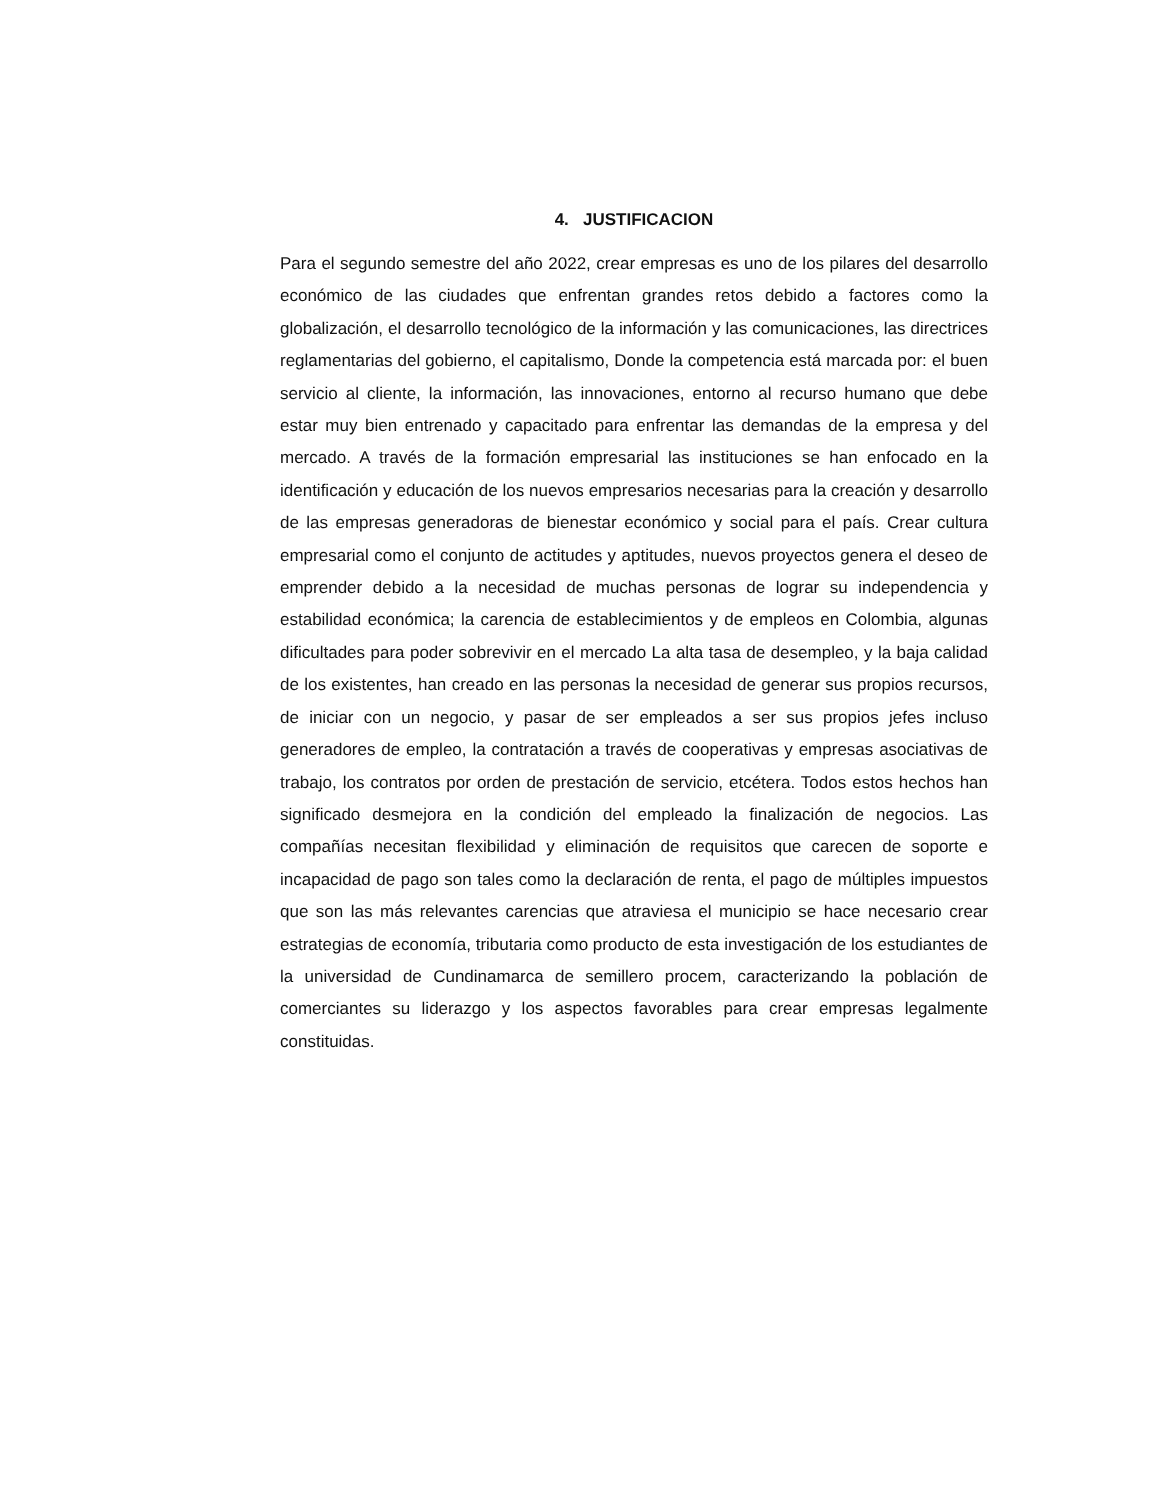4. JUSTIFICACION
Para el segundo semestre del año 2022, crear empresas es uno de los pilares del desarrollo económico de las ciudades que enfrentan grandes retos debido a factores como la globalización, el desarrollo tecnológico de la información y las comunicaciones, las directrices reglamentarias del gobierno, el capitalismo, Donde la competencia está marcada por: el buen servicio al cliente, la información, las innovaciones, entorno al recurso humano que debe estar muy bien entrenado y capacitado para enfrentar las demandas de la empresa y del mercado. A través de la formación empresarial las instituciones se han enfocado en la identificación y educación de los nuevos empresarios necesarias para la creación y desarrollo de las empresas generadoras de bienestar económico y social para el país. Crear cultura empresarial como el conjunto de actitudes y aptitudes, nuevos proyectos genera el deseo de emprender debido a la necesidad de muchas personas de lograr su independencia y estabilidad económica; la carencia de establecimientos y de empleos en Colombia, algunas dificultades para poder sobrevivir en el mercado La alta tasa de desempleo, y la baja calidad de los existentes, han creado en las personas la necesidad de generar sus propios recursos, de iniciar con un negocio, y pasar de ser empleados a ser sus propios jefes incluso generadores de empleo, la contratación a través de cooperativas y empresas asociativas de trabajo, los contratos por orden de prestación de servicio, etcétera. Todos estos hechos han significado desmejora en la condición del empleado la finalización de negocios. Las compañías necesitan flexibilidad y eliminación de requisitos que carecen de soporte e incapacidad de pago son tales como la declaración de renta, el pago de múltiples impuestos que son las más relevantes carencias que atraviesa el municipio se hace necesario crear estrategias de economía, tributaria como producto de esta investigación de los estudiantes de la universidad de Cundinamarca de semillero procem, caracterizando la población de comerciantes su liderazgo y los aspectos favorables para crear empresas legalmente constituidas.